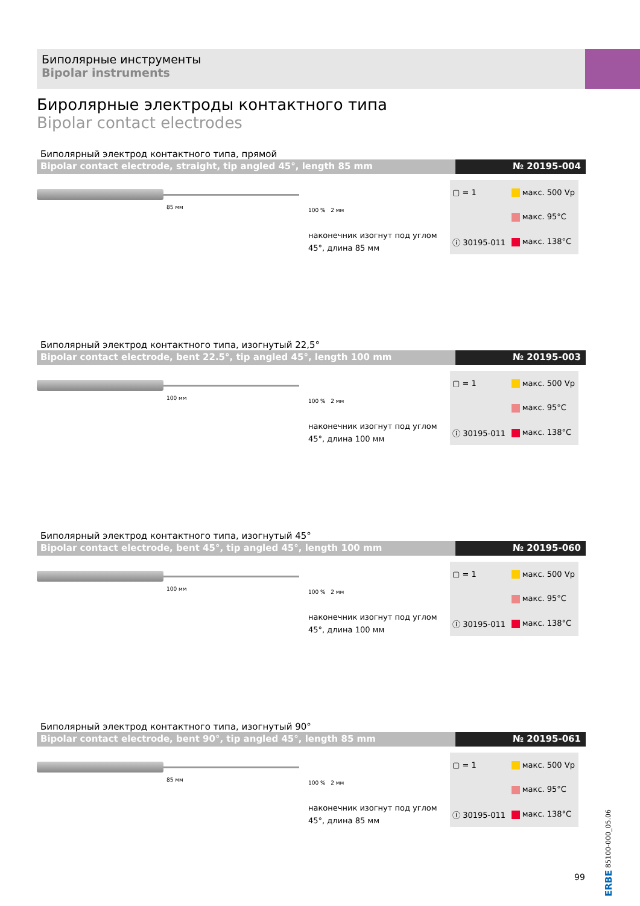Биполярные инструменты
Bipolar instruments
Биролярные электроды контактного типа
Bipolar contact electrodes
Биполярный электрод контактного типа, прямой
Bipolar contact electrode, straight, tip angled 45°, length 85 mm
№ 20195-004
85 мм
100 % 2 мм
наконечник изогнут под углом 45°, длина 85 мм
| ▢ = 1 | макс. 500 Vp |
| | макс. 95°C |
| ⓘ 30195-011 | макс. 138°C |
Биполярный электрод контактного типа, изогнутый 22,5°
Bipolar contact electrode, bent 22.5°, tip angled 45°, length 100 mm
№ 20195-003
100 мм
100 % 2 мм
наконечник изогнут под углом 45°, длина 100 мм
| ▢ = 1 | макс. 500 Vp |
| | макс. 95°C |
| ⓘ 30195-011 | макс. 138°C |
Биполярный электрод контактного типа, изогнутый 45°
Bipolar contact electrode, bent 45°, tip angled 45°, length 100 mm
№ 20195-060
100 мм
100 % 2 мм
наконечник изогнут под углом 45°, длина 100 мм
| ▢ = 1 | макс. 500 Vp |
| | макс. 95°C |
| ⓘ 30195-011 | макс. 138°C |
Биполярный электрод контактного типа, изогнутый 90°
Bipolar contact electrode, bent 90°, tip angled 45°, length 85 mm
№ 20195-061
85 мм
100 % 2 мм
наконечник изогнут под углом 45°, длина 85 мм
| ▢ = 1 | макс. 500 Vp |
| | макс. 95°C |
| ⓘ 30195-011 | макс. 138°C |
99
ERBE 85100-000_05.06